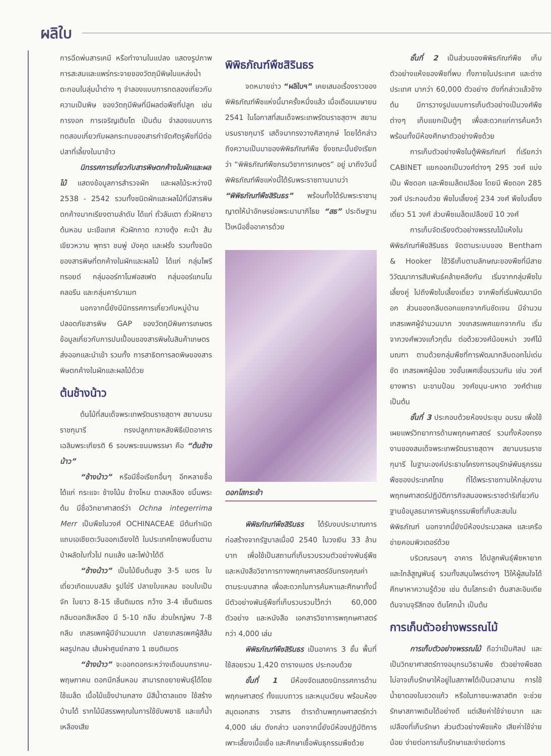ผลิใบ
การฉีดพ่นสารเคมี หรือทำงานในแปลง แสดงรูปภาพการสะสมและแพร่กระจายของวัตถุมีพิษในแหล่งน้ำ ตะกอนในลุ่มน้ำต่าง ๆ จำลองแบบการทดลองเกี่ยวกับความเป็นพิษ ของวัตถุมีพิษที่มีผลต่อพืชที่ปลูก เช่น การงอก การเจริญเติบโต เป็นต้น จำลองแบบการทดสอบเกี่ยวกับผลกระทบของสารกำจัดศัตรูพืชที่มีต่อปลาที่เลี้ยงในนาข้าว
นิทรรศการเกี่ยวกับสารพิษตกค้างในผักและผลไม้ แสดงข้อมูลการสำรวจผัก และผลไม้ระหว่างปี 2538 - 2542 รวมทั้งชนิดผักและผลไม้ที่มีสารพิษตกค้างมากเรียงตามลำดับ ได้แก่ ถั่วลันเตา ถั่วฝักยาว ต้นหอม มะเขือเทศ หัวผักกาด กวางตุ้ง คะน้า ส้มเขียวหวาน พุทรา ชมพู่ มังคุด และฝรั่ง รวมทั้งชนิดของสารพิษที่ตกค้างในผักและผลไม้ ได้แก่ กลุ่มไพรีทรอยด์ กลุ่มออร์กาโนฟอสเฟต กลุ่มออร์แกนโนคลอรีน และกลุ่มคาร์บาเมท
นอกจากนี้ยังมีนิทรรศการเกี่ยวกับหมู่บ้านปลอดภัยสารพิษ GAP ของวัตถุมีพิษการเกษตร ข้อมูลเกี่ยวกับการปนเปื้อนของสารพิษในสินค้าเกษตรส่งออกและนำเข้า รวมทั้ง การสาธิตการลดพิษของสารพิษตกค้างในผักและผลไม้ด้วย
ต้นช้างน้าว
ต้นไม้ที่สมเด็จพระเทพรัตนราชสุดาฯ สยามบรมราชกุมารี ทรงปลูกภายหลังพิธีเปิดอาคารเฉลิมพระเกียรติ 6 รอบพระชนมพรรษา คือ “ต้นช้างน้าว”
“ช้างน้าว” หรือมีชื่อเรียกอื่นๆ อีกหลายชื่อ ได้แก่ กระแจะ ช้างโน้ม ช้างโหม ตาลเหลือง ขมิ้นพระต้น มีชื่อวิทยาศาสตร์ว่า Ochna integerrima Merr เป็นพืชในวงศ์ OCHINACEAE มีต้นกำเนิดแถบเอเชียตะวันออกเฉียงใต้ ในประเทศไทยพบขึ้นตามป่าผลัดใบทั่วไป ทนแล้ง และไฟป่าได้ดี
“ช้างน้าว” เป็นไม้ยืนต้นสูง 3-5 เมตร ใบเดี่ยวเกิดแบบสลับ รูปไข่รี ปลายใบแหลม ขอบใบเป็นจัก ใบยาว 8-15 เซ็นติเมตร กว้าง 3-4 เซ็นติเมตร กลีบดอกสีเหลือง มี 5-10 กลีบ ส่วนใหญ่พบ 7-8 กลีบ เกสรเพศผู้มีจำนวนมาก ปลายเกสรเพศผู้สีส้ม ผลรูปกลม เส้นผ่าศูนย์กลาง 1 เซนติเมตร
“ช้างน้าว” จะออกดอกระหว่างเดือนมกราคม-พฤษภาคม ดอกมีกลิ่นหอม สามารถขยายพันธุ์ได้โดยใช้เมล็ด เนื้อไม้แข็งปานกลาง มีสีน้ำตาลแดง ใช้สร้างบ้านได้ รากไม้มีสรรพคุณในการใช้ขับพยาธิ และแก้น้ำเหลืองเสีย
พิพิธภัณฑ์พืชสิรินธร
จดหมายข่าว “ผลิใบฯ” เคยเสนอเรื่องราวของพิพิธภัณฑ์พืชแห่งนี้มาครั้งหนึ่งแล้ว เมื่อเดือนเมษายน 2541 ในโอกาสที่สมเด็จพระเทพรัตนราชสุดาฯ สยามบรมราชกุมารี เสด็จมาทรงวางศิลาฤกษ์ โดยได้กล่าวถึงความเป็นมาของพิพิธภัณฑ์พืช ซึ่งขณะนั้นยังเรียกว่า “พิพิธภัณฑ์พืชกรมวิชาการเกษตร” อยู่ มาถึงวันนี้ พิพิธภัณฑ์พืชแห่งนี้ได้รับพระราชทานนามว่า “พิพิธภัณฑ์พืชสิรินธร” พร้อมทั้งได้รับพระราชานุญาตให้นำอักษรย่อพระนามาภิไธย “สธ” ประดิษฐานไว้เหนือชื่ออาคารด้วย
ดอกโสกระย้า
พิพิธภัณฑ์พืชสิรินธร ได้รับงบประมาณการก่อสร้างจากรัฐบาลเมื่อปี 2540 ในวงเงิน 33 ล้านบาท เพื่อใช้เป็นสถานที่เก็บรวบรวมตัวอย่างพันธุ์พืชและหนังสือวิชาการทางพฤกษศาสตร์อันทรงคุณค่าตามระบบสากล เพื่อสะดวกในการค้นหาและศึกษาทั้งนี้มีตัวอย่างพันธุ์พืชที่เก็บรวบรวมไว้กว่า 60,000 ตัวอย่าง และหนังสือ เอกสารวิชาการพฤกษศาสตร์กว่า 4,000 เล่ม
พิพิธภัณฑ์พืชสิรินธร เป็นอาคาร 3 ชั้น พื้นที่ใช้สอยรวม 1,420 ตารางเมตร ประกอบด้วย
ชั้นที่ 1 มีห้องจัดแสดงนิทรรศการด้านพฤกษศาสตร์ ทั้งแบบถาวร และหมุนเวียน พร้อมห้องสมุดเอกสาร วารสาร ตำราด้านพฤกษศาสตร์กว่า 4,000 เล่ม ดังกล่าว นอกจากนี้ยังมีห้องปฏิบัติการเพาะเลี้ยงเนื้อเยื่อ และศึกษาเชื้อพันธุกรรมพืชด้วย
ชั้นที่ 2 เป็นส่วนของพิพิธภัณฑ์พืช เก็บตัวอย่างแห้งของพืชที่พบ ทั้งภายในประเทศ และต่างประเทศ มากว่า 60,000 ตัวอย่าง ดังที่กล่าวแล้วข้างต้น มีการวางรูปแบบการเก็บตัวอย่างเป็นวงศ์พืชต่างๆ เก็บแยกเป็นตู้ๆ เพื่อสะดวกแก่การค้นคว้า พร้อมทั้งมีห้องศึกษาตัวอย่างพืชด้วย
การเก็บตัวอย่างพืชในตู้พิพิธภัณฑ์ ที่เรียกว่า CABINET แยกออกเป็นวงศ์ต่างๆ 295 วงศ์ แบ่งเป็น พืชดอก และพืชเมล็ดเปลือย โดยมี พืชดอก 285 วงศ์ ประกอบด้วย พืชใบเลี้ยงคู่ 234 วงศ์ พืชใบเลี้ยงเดี่ยว 51 วงศ์ ส่วนพืชเมล็ดเปลือยมี 10 วงศ์
การเก็บจัดเรียงตัวอย่างพรรณไม้แห้งในพิพิธภัณฑ์พืชสิรินธร จัดตามระบบของ Bentham & Hooker ใช้วิธีเก็บตามลักษณะของพืชที่มีสายวิวัฒนาการสัมพันธ์คล้ายคลึงกัน เริ่มจากกลุ่มพืชใบเลี้ยงคู่ ไปถึงพืชใบเลี้ยงเดี่ยว จากพืชที่เริ่มพัฒนามีดอก ส่วนของกลีบดอกแยกจากกันชัดเจน มีจำนวนเกสรเพศผู้จำนวนมาก วงเกสรเพศแยกจากกัน เริ่มจากวงศ์พวงแก้วกุดั่น ต่อด้วยวงศ์น้อยหน่า วงศ์ไม้มณฑา ตามด้วยกลุ่มพืชที่การพัฒนากลีบดอกไม่เด่นชัด เกสรเพศผู้น้อย วงชั้นเพศเชื่อมรวมกัน เช่น วงศ์ยางพารา มะขามป้อม วงศ์ขนุน-มหาด วงศ์ตำแย เป็นต้น
ชั้นที่ 3 ประกอบด้วยห้องประชุม อบรม เพื่อใช้เผยแพร่วิทยาการด้านพฤกษศาสตร์ รวมทั้งห้องทรงงานของสมเด็จพระเทพรัตนราชสุดาฯ สยามบรมราชกุมารี ในฐานะองค์ประธานโครงการอนุรักษ์พันธุกรรมพืชของประเทศไทย ที่ได้พระราชทานให้กลุ่มงานพฤกษศาสตร์ปฏิบัติภารกิจสนองพระราชดำริเกี่ยวกับฐานข้อมูลธนาคารพันธุกรรมพืชที่เก็บสะสมในพิพิธภัณฑ์ นอกจากนี้ยังมีห้องประมวลผล และเครือข่ายคอมพิวเตอร์ด้วย
บริเวณรอบๆ อาคาร ได้ปลูกพันธุ์พืชหายากและใกล้สูญพันธุ์ รวมทั้งสมุนไพรต่างๆ ไว้ให้ผู้สนใจได้ศึกษาหาความรู้ด้วย เช่น ต้นโสกระย้า ต้นสาละอินเดีย ต้นจามจุรีสีทอง ต้นโศกน้ำ เป็นต้น
การเก็บตัวอย่างพรรณไม้
การเก็บตัวอย่างพรรณไม้ ถือว่าเป็นศิลป และเป็นวิทยาศาสตร์ทางอนุกรมวิธานพืช ตัวอย่างพืชสดไม่อาจเก็บรักษาให้อยู่ในสภาพได้เป็นเวลานาน การใช้น้ำยาดองในขวดแก้ว หรือในภาชนะพลาสติก จะช่วยรักษาสภาพเดิมได้อย่างดี แต่เสียค่าใช้จ่ายมาก และเปลืองที่เก็บรักษา ส่วนตัวอย่างพืชแห้ง เสียค่าใช้จ่ายน้อย ง่ายต่อการเก็บรักษาและง่ายต่อการ